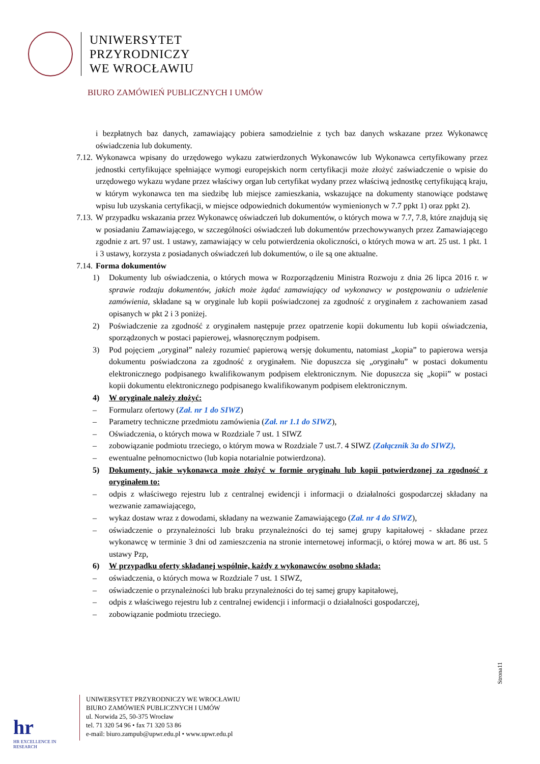UNIWERSYTET
PRZYRODNICZY
WE WROCŁAWIU
BIURO ZAMÓWIEŃ PUBLICZNYCH I UMÓW
i bezpłatnych baz danych, zamawiający pobiera samodzielnie z tych baz danych wskazane przez Wykonawcę oświadczenia lub dokumenty.
7.12. Wykonawca wpisany do urzędowego wykazu zatwierdzonych Wykonawców lub Wykonawca certyfikowany przez jednostki certyfikujące spełniające wymogi europejskich norm certyfikacji może złożyć zaświadczenie o wpisie do urzędowego wykazu wydane przez właściwy organ lub certyfikat wydany przez właściwą jednostkę certyfikującą kraju, w którym wykonawca ten ma siedzibę lub miejsce zamieszkania, wskazujące na dokumenty stanowiące podstawę wpisu lub uzyskania certyfikacji, w miejsce odpowiednich dokumentów wymienionych w 7.7 ppkt 1) oraz ppkt 2).
7.13. W przypadku wskazania przez Wykonawcę oświadczeń lub dokumentów, o których mowa w 7.7, 7.8, które znajdują się w posiadaniu Zamawiającego, w szczególności oświadczeń lub dokumentów przechowywanych przez Zamawiającego zgodnie z art. 97 ust. 1 ustawy, zamawiający w celu potwierdzenia okoliczności, o których mowa w art. 25 ust. 1 pkt. 1 i 3 ustawy, korzysta z posiadanych oświadczeń lub dokumentów, o ile są one aktualne.
7.14. Forma dokumentów
1) Dokumenty lub oświadczenia, o których mowa w Rozporządzeniu Ministra Rozwoju z dnia 26 lipca 2016 r. w sprawie rodzaju dokumentów, jakich może żądać zamawiający od wykonawcy w postępowaniu o udzielenie zamówienia, składane są w oryginale lub kopii poświadczonej za zgodność z oryginałem z zachowaniem zasad opisanych w pkt 2 i 3 poniżej.
2) Poświadczenie za zgodność z oryginałem następuje przez opatrzenie kopii dokumentu lub kopii oświadczenia, sporządzonych w postaci papierowej, własnoręcznym podpisem.
3) Pod pojęciem „oryginał” należy rozumieć papierową wersję dokumentu, natomiast „kopia” to papierowa wersja dokumentu poświadczona za zgodność z oryginałem. Nie dopuszcza się „oryginału” w postaci dokumentu elektronicznego podpisanego kwalifikowanym podpisem elektronicznym. Nie dopuszcza się „kopii” w postaci kopii dokumentu elektronicznego podpisanego kwalifikowanym podpisem elektronicznym.
4) W oryginale należy złożyć:
– Formularz ofertowy (Zał. nr 1 do SIWZ)
– Parametry techniczne przedmiotu zamówienia (Zał. nr 1.1 do SIWZ),
– Oświadczenia, o których mowa w Rozdziale 7 ust. 1 SIWZ
– zobowiązanie podmiotu trzeciego, o którym mowa w Rozdziale 7 ust.7. 4 SIWZ (Załącznik 3a do SIWZ),
– ewentualne pełnomocnictwo (lub kopia notarialnie potwierdzona).
5) Dokumenty, jakie wykonawca może złożyć w formie oryginału lub kopii potwierdzonej za zgodność z oryginałem to:
– odpis z właściwego rejestru lub z centralnej ewidencji i informacji o działalności gospodarczej składany na wezwanie zamawiającego,
– wykaz dostaw wraz z dowodami, składany na wezwanie Zamawiającego (Zał. nr 4 do SIWZ),
– oświadczenie o przynależności lub braku przynależności do tej samej grupy kapitałowej - składane przez wykonawcę w terminie 3 dni od zamieszczenia na stronie internetowej informacji, o której mowa w art. 86 ust. 5 ustawy Pzp,
6) W przypadku oferty składanej wspólnie, każdy z wykonawców osobno składa:
– oświadczenia, o których mowa w Rozdziale 7 ust. 1 SIWZ,
– oświadczenie o przynależności lub braku przynależności do tej samej grupy kapitałowej,
– odpis z właściwego rejestru lub z centralnej ewidencji i informacji o działalności gospodarczej,
– zobowiązanie podmiotu trzeciego.
Strona11
hr
HR EXCELLENCE IN RESEARCH
UNIWERSYTET PRZYRODNICZY WE WROCŁAWIU
BIURO ZAMÓWIEŃ PUBLICZNYCH I UMÓW
ul. Norwida 25, 50-375 Wrocław
tel. 71 320 54 96 • fax 71 320 53 86
e-mail: biuro.zampub@upwr.edu.pl • www.upwr.edu.pl